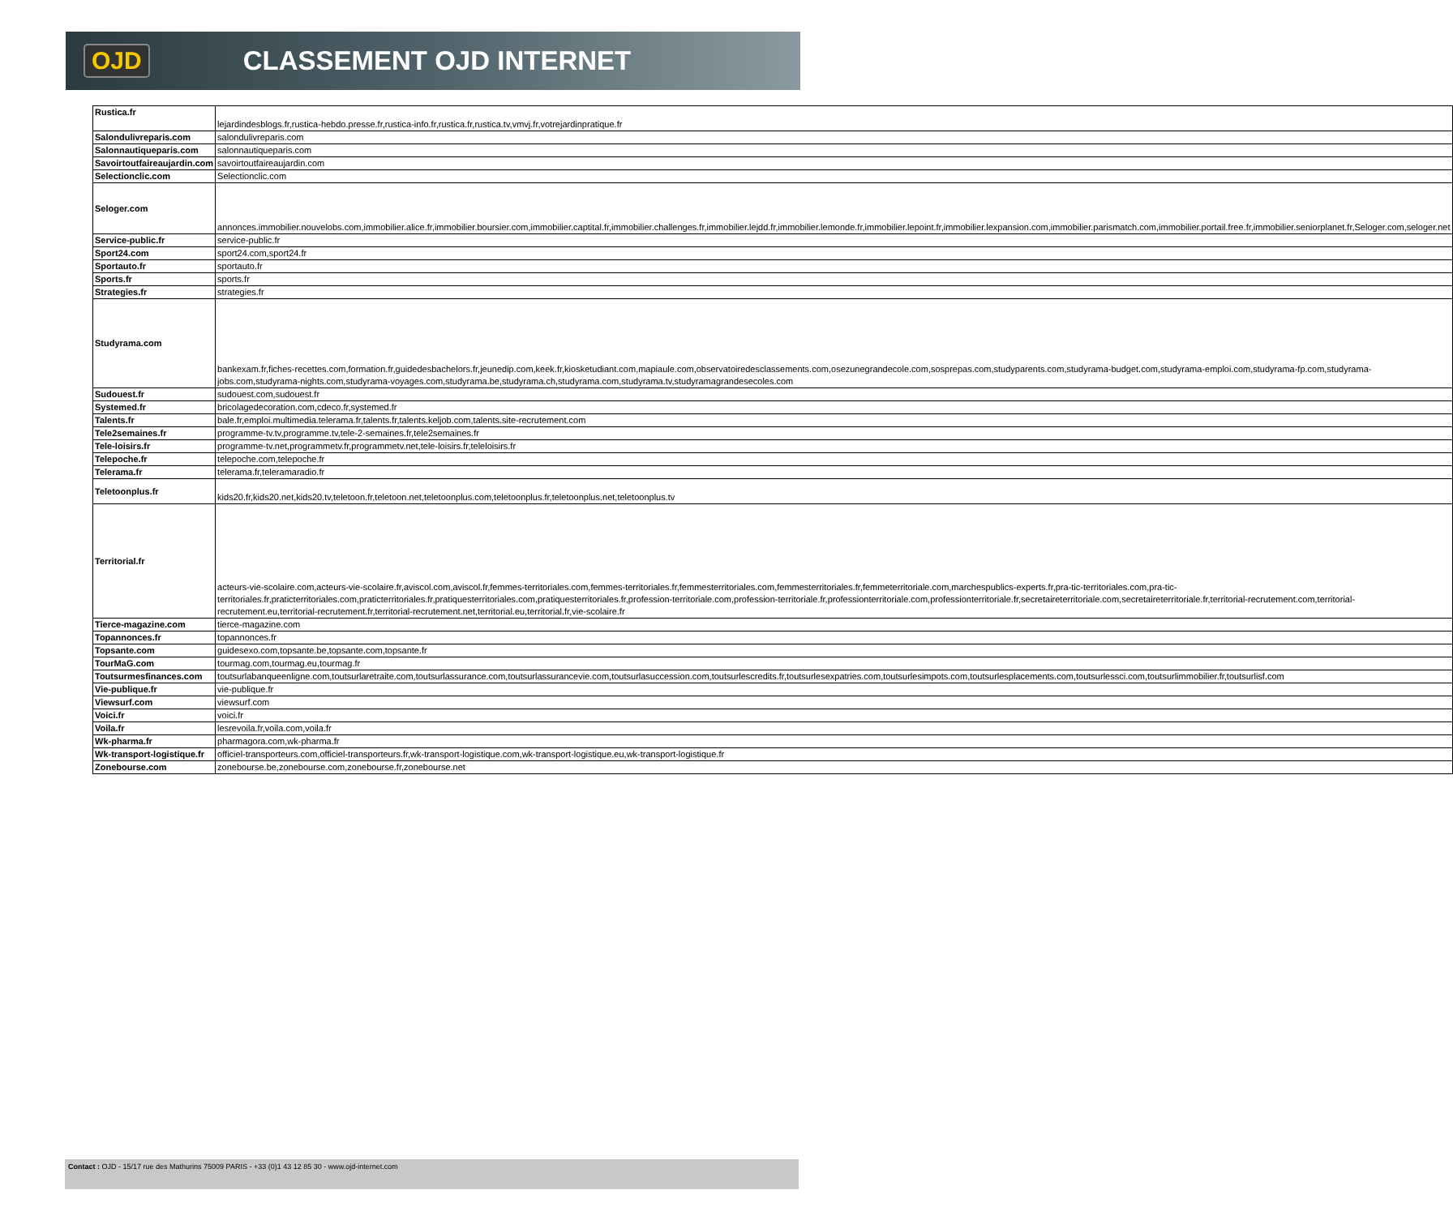OJD CLASSEMENT OJD INTERNET
| Rustica.fr | lejardindesblogs.fr,rustica-hebdo.presse.fr,rustica-info.fr,rustica.fr,rustica.tv,vmvj.fr,votrejardinpratique.fr |
| Salondulivreparis.com | salondulivreparis.com |
| Salonnautiqueparis.com | salonnautiqueparis.com |
| Savoirtoutfaireaujardin.com | savoirtoutfaireaujardin.com |
| Selectionclic.com | Selectionclic.com |
| Seloger.com | annonces.immobilier.nouvelobs.com,immobilier.alice.fr,immobilier.boursier.com,immobilier.captital.fr,immobilier.challenges.fr,immobilier.lejdd.fr,immobilier.lemonde.fr,immobilier.lepoint.fr,immobilier.lexpansion.com,immobilier.parismatch.com,immobilier.portail.free.fr,immobilier.seniorplanet.fr,Seloger.com,seloger.net |
| Service-public.fr | service-public.fr |
| Sport24.com | sport24.com,sport24.fr |
| Sportauto.fr | sportauto.fr |
| Sports.fr | sports.fr |
| Strategies.fr | strategies.fr |
| Studyrama.com | bankexam.fr,fiches-recettes.com,formation.fr,guidedesbachelors.fr,jeunedip.com,keek.fr,kiosketudiant.com,mapiaule.com,observatoiredesclassements.com,osezunegrandecole.com,sosprepas.com,studyparents.com,studyrama-budget.com,studyrama-emploi.com,studyrama-fp.com,studyrama-jobs.com,studyrama-nights.com,studyrama-voyages.com,studyrama.be,studyrama.ch,studyrama.com,studyrama.tv,studyramagrandesecoles.com |
| Sudouest.fr | sudouest.com,sudouest.fr |
| Systemed.fr | bricolagedecoration.com,cdeco.fr,systemed.fr |
| Talents.fr | bale.fr,emploi.multimedia.telerama.fr,talents.fr,talents.keljob.com,talents.site-recrutement.com |
| Tele2semaines.fr | programme-tv.tv,programme.tv,tele-2-semaines.fr,tele2semaines.fr |
| Tele-loisirs.fr | programme-tv.net,programmetv.fr,programmetv.net,tele-loisirs.fr,teleloisirs.fr |
| Telepoche.fr | telepoche.com,telepoche.fr |
| Telerama.fr | telerama.fr,teleramaradio.fr |
| Teletoonplus.fr | kids20.fr,kids20.net,kids20.tv,teletoon.fr,teletoon.net,teletoonplus.com,teletoonplus.fr,teletoonplus.net,teletoonplus.tv |
| Territorial.fr | acteurs-vie-scolaire.com,acteurs-vie-scolaire.fr,aviscol.com,aviscol.fr,femmes-territoriales.com,femmes-territoriales.fr,femmesterritoriales.com,femmesterritoriales.fr,femmeterritoriale.com,marchespublics-experts.fr,pra-tic-territoriales.com,pra-tic-territoriales.fr,praticterritoriales.com,praticterritoriales.fr,pratiquesterritoriales.com,pratiquesterritoriales.fr,profession-territoriale.com,profession-territoriale.fr,professionterritoriale.com,professionterritoriale.fr,secretaireterritoriale.com,secretaireterritoriale.fr,territorial-recrutement.com,territorial-recrutement.eu,territorial-recrutement.fr,territorial-recrutement.net,territorial.eu,territorial.fr,vie-scolaire.fr |
| Tierce-magazine.com | tierce-magazine.com |
| Topannonces.fr | topannonces.fr |
| Topsante.com | guidesexo.com,topsante.be,topsante.com,topsante.fr |
| TourMaG.com | tourmag.com,tourmag.eu,tourmag.fr |
| Toutsurmesfinances.com | toutsurlabanqueenligne.com,toutsurlaretraite.com,toutsurlassurance.com,toutsurlassurancevie.com,toutsurlasuccession.com,toutsurlescredits.fr,toutsurlesexpatries.com,toutsurlesimpots.com,toutsurlesplacements.com,toutsurlessci.com,toutsurlimmobilier.fr,toutsurlisf.com |
| Vie-publique.fr | vie-publique.fr |
| Viewsurf.com | viewsurf.com |
| Voici.fr | voici.fr |
| Voila.fr | lesrevoila.fr,voila.com,voila.fr |
| Wk-pharma.fr | pharmagora.com,wk-pharma.fr |
| Wk-transport-logistique.fr | officiel-transporteurs.com,officiel-transporteurs.fr,wk-transport-logistique.com,wk-transport-logistique.eu,wk-transport-logistique.fr |
| Zonebourse.com | zonebourse.be,zonebourse.com,zonebourse.fr,zonebourse.net |
Contact : OJD - 15/17 rue des Mathurins 75009 PARIS - +33 (0)1 43 12 85 30 - www.ojd-internet.com